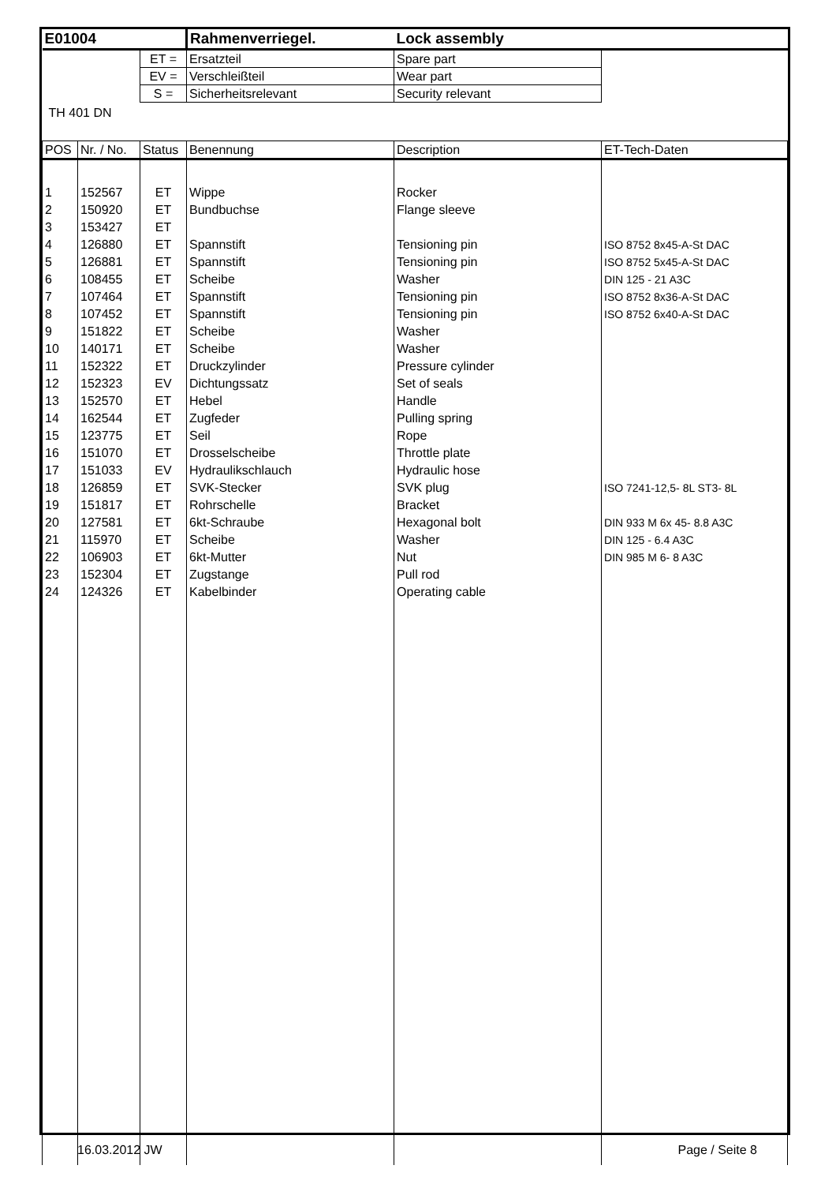| E01004 | | | Rahmenverriegel. | Lock assembly | |
| | | ET = | Ersatzteil | Spare part | |
| | | EV = | Verschleißteil | Wear part | |
| | | S = | Sicherheitsrelevant | Security relevant | |
| TH 401 DN | | | | | |
| POS | Nr. / No. | Status | Benennung | Description | ET-Tech-Daten |
| 1 | 152567 | ET | Wippe | Rocker | |
| 2 | 150920 | ET | Bundbuchse | Flange sleeve | |
| 3 | 153427 | ET | | | |
| 4 | 126880 | ET | Spannstift | Tensioning pin | ISO 8752 8x45-A-St DAC |
| 5 | 126881 | ET | Spannstift | Tensioning pin | ISO 8752 5x45-A-St DAC |
| 6 | 108455 | ET | Scheibe | Washer | DIN 125 - 21 A3C |
| 7 | 107464 | ET | Spannstift | Tensioning pin | ISO 8752 8x36-A-St DAC |
| 8 | 107452 | ET | Spannstift | Tensioning pin | ISO 8752 6x40-A-St DAC |
| 9 | 151822 | ET | Scheibe | Washer | |
| 10 | 140171 | ET | Scheibe | Washer | |
| 11 | 152322 | ET | Druckzylinder | Pressure cylinder | |
| 12 | 152323 | EV | Dichtungssatz | Set of seals | |
| 13 | 152570 | ET | Hebel | Handle | |
| 14 | 162544 | ET | Zugfeder | Pulling spring | |
| 15 | 123775 | ET | Seil | Rope | |
| 16 | 151070 | ET | Drosselscheibe | Throttle plate | |
| 17 | 151033 | EV | Hydraulikschlauch | Hydraulic hose | |
| 18 | 126859 | ET | SVK-Stecker | SVK plug | ISO 7241-12,5- 8L ST3- 8L |
| 19 | 151817 | ET | Rohrschelle | Bracket | |
| 20 | 127581 | ET | 6kt-Schraube | Hexagonal bolt | DIN 933 M 6x 45- 8.8 A3C |
| 21 | 115970 | ET | Scheibe | Washer | DIN 125 - 6.4 A3C |
| 22 | 106903 | ET | 6kt-Mutter | Nut | DIN 985 M 6- 8 A3C |
| 23 | 152304 | ET | Zugstange | Pull rod | |
| 24 | 124326 | ET | Kabelbinder | Operating cable | |
16.03.2012 JW Page / Seite 8